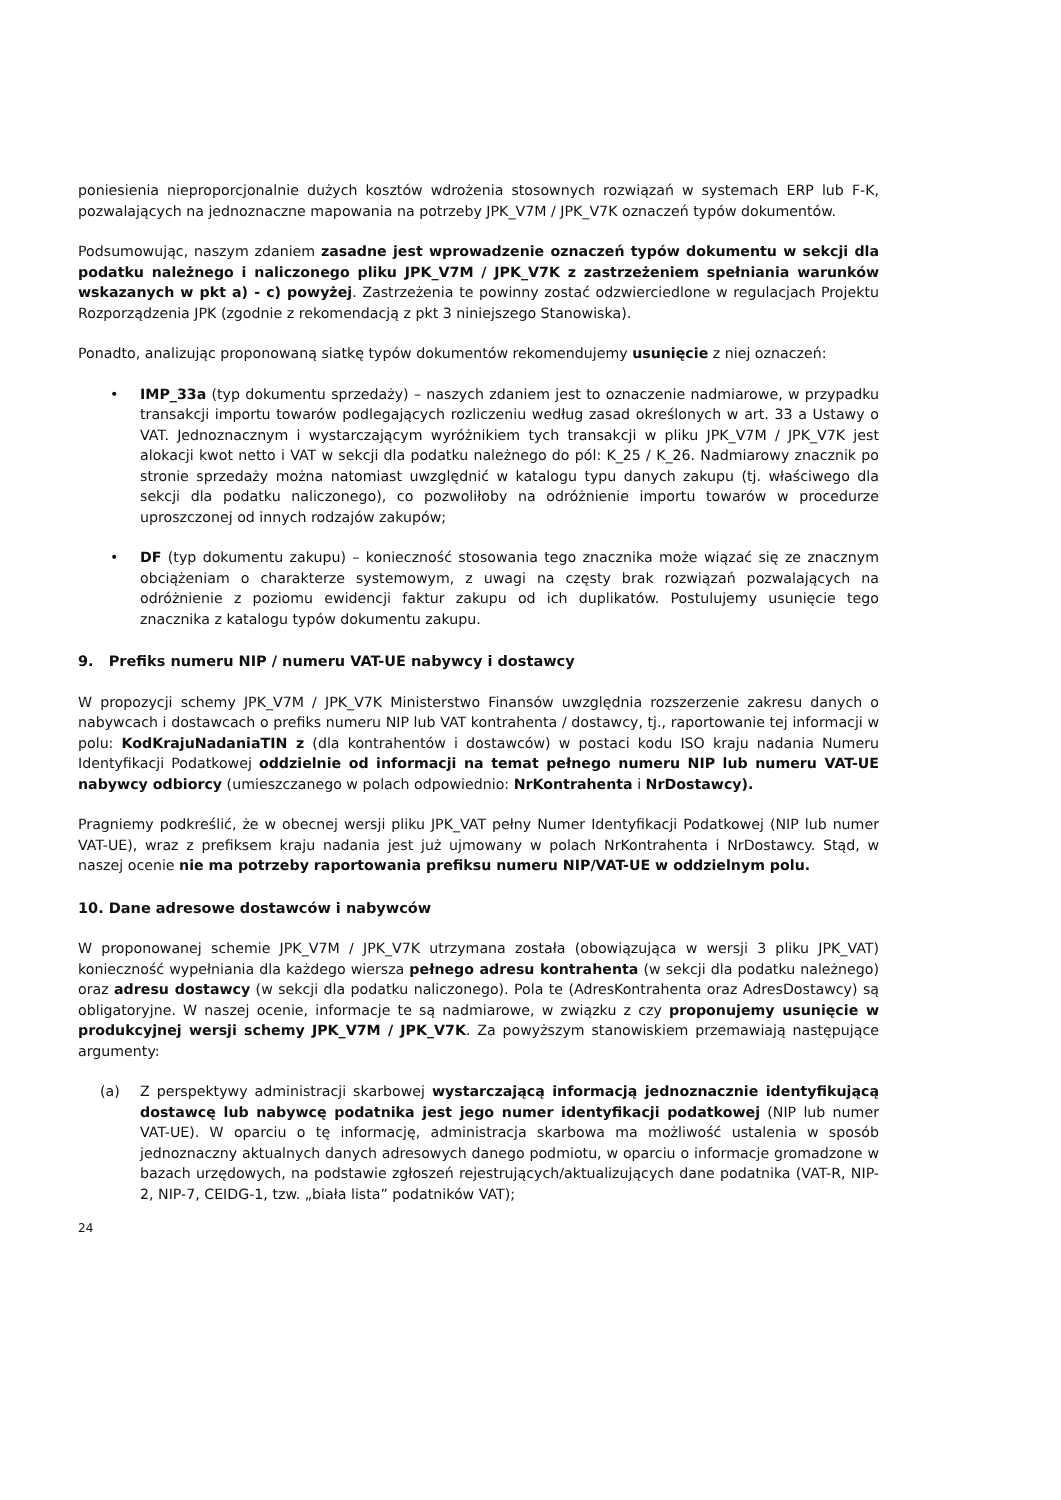poniesienia nieproporcjonalnie dużych kosztów wdrożenia stosownych rozwiązań w systemach ERP lub F-K, pozwalających na jednoznaczne mapowania na potrzeby JPK_V7M / JPK_V7K oznaczeń typów dokumentów.
Podsumowując, naszym zdaniem zasadne jest wprowadzenie oznaczeń typów dokumentu w sekcji dla podatku należnego i naliczonego pliku JPK_V7M / JPK_V7K z zastrzeżeniem spełniania warunków wskazanych w pkt a) - c) powyżej. Zastrzeżenia te powinny zostać odzwierciedlone w regulacjach Projektu Rozporządzenia JPK (zgodnie z rekomendacją z pkt 3 niniejszego Stanowiska).
Ponadto, analizując proponowaną siatkę typów dokumentów rekomendujemy usunięcie z niej oznaczeń:
• IMP_33a (typ dokumentu sprzedaży) – naszych zdaniem jest to oznaczenie nadmiarowe, w przypadku transakcji importu towarów podlegających rozliczeniu według zasad określonych w art. 33 a Ustawy o VAT. Jednoznacznym i wystarczającym wyróżnikiem tych transakcji w pliku JPK_V7M / JPK_V7K jest alokacji kwot netto i VAT w sekcji dla podatku należnego do pól: K_25 / K_26. Nadmiarowy znacznik po stronie sprzedaży można natomiast uwzględnić w katalogu typu danych zakupu (tj. właściwego dla sekcji dla podatku naliczonego), co pozwoliłoby na odróżnienie importu towarów w procedurze uproszczonej od innych rodzajów zakupów;
• DF (typ dokumentu zakupu) – konieczność stosowania tego znacznika może wiązać się ze znacznym obciążeniam o charakterze systemowym, z uwagi na częsty brak rozwiązań pozwalających na odróżnienie z poziomu ewidencji faktur zakupu od ich duplikatów. Postulujemy usunięcie tego znacznika z katalogu typów dokumentu zakupu.
9. Prefiks numeru NIP / numeru VAT-UE nabywcy i dostawcy
W propozycji schemy JPK_V7M / JPK_V7K Ministerstwo Finansów uwzględnia rozszerzenie zakresu danych o nabywcach i dostawcach o prefiks numeru NIP lub VAT kontrahenta / dostawcy, tj., raportowanie tej informacji w polu: KodKrajuNadaniaTIN z (dla kontrahentów i dostawców) w postaci kodu ISO kraju nadania Numeru Identyfikacji Podatkowej oddzielnie od informacji na temat pełnego numeru NIP lub numeru VAT-UE nabywcy odbiorcy (umieszczanego w polach odpowiednio: NrKontrahenta i NrDostawcy).
Pragniemy podkreślić, że w obecnej wersji pliku JPK_VAT pełny Numer Identyfikacji Podatkowej (NIP lub numer VAT-UE), wraz z prefiksem kraju nadania jest już ujmowany w polach NrKontrahenta i NrDostawcy. Stąd, w naszej ocenie nie ma potrzeby raportowania prefiksu numeru NIP/VAT-UE w oddzielnym polu.
10. Dane adresowe dostawców i nabywców
W proponowanej schemie JPK_V7M / JPK_V7K utrzymana została (obowiązująca w wersji 3 pliku JPK_VAT) konieczność wypełniania dla każdego wiersza pełnego adresu kontrahenta (w sekcji dla podatku należnego) oraz adresu dostawcy (w sekcji dla podatku naliczonego). Pola te (AdresKontrahenta oraz AdresDostawcy) są obligatoryjne. W naszej ocenie, informacje te są nadmiarowe, w związku z czy proponujemy usunięcie w produkcyjnej wersji schemy JPK_V7M / JPK_V7K. Za powyższym stanowiskiem przemawiają następujące argumenty:
(a) Z perspektywy administracji skarbowej wystarczającą informacją jednoznacznie identyfikującą dostawcę lub nabywcę podatnika jest jego numer identyfikacji podatkowej (NIP lub numer VAT-UE). W oparciu o tę informację, administracja skarbowa ma możliwość ustalenia w sposób jednoznaczny aktualnych danych adresowych danego podmiotu, w oparciu o informacje gromadzone w bazach urzędowych, na podstawie zgłoszeń rejestrujących/aktualizujących dane podatnika (VAT-R, NIP-2, NIP-7, CEIDG-1, tzw. „biała lista” podatników VAT);
24